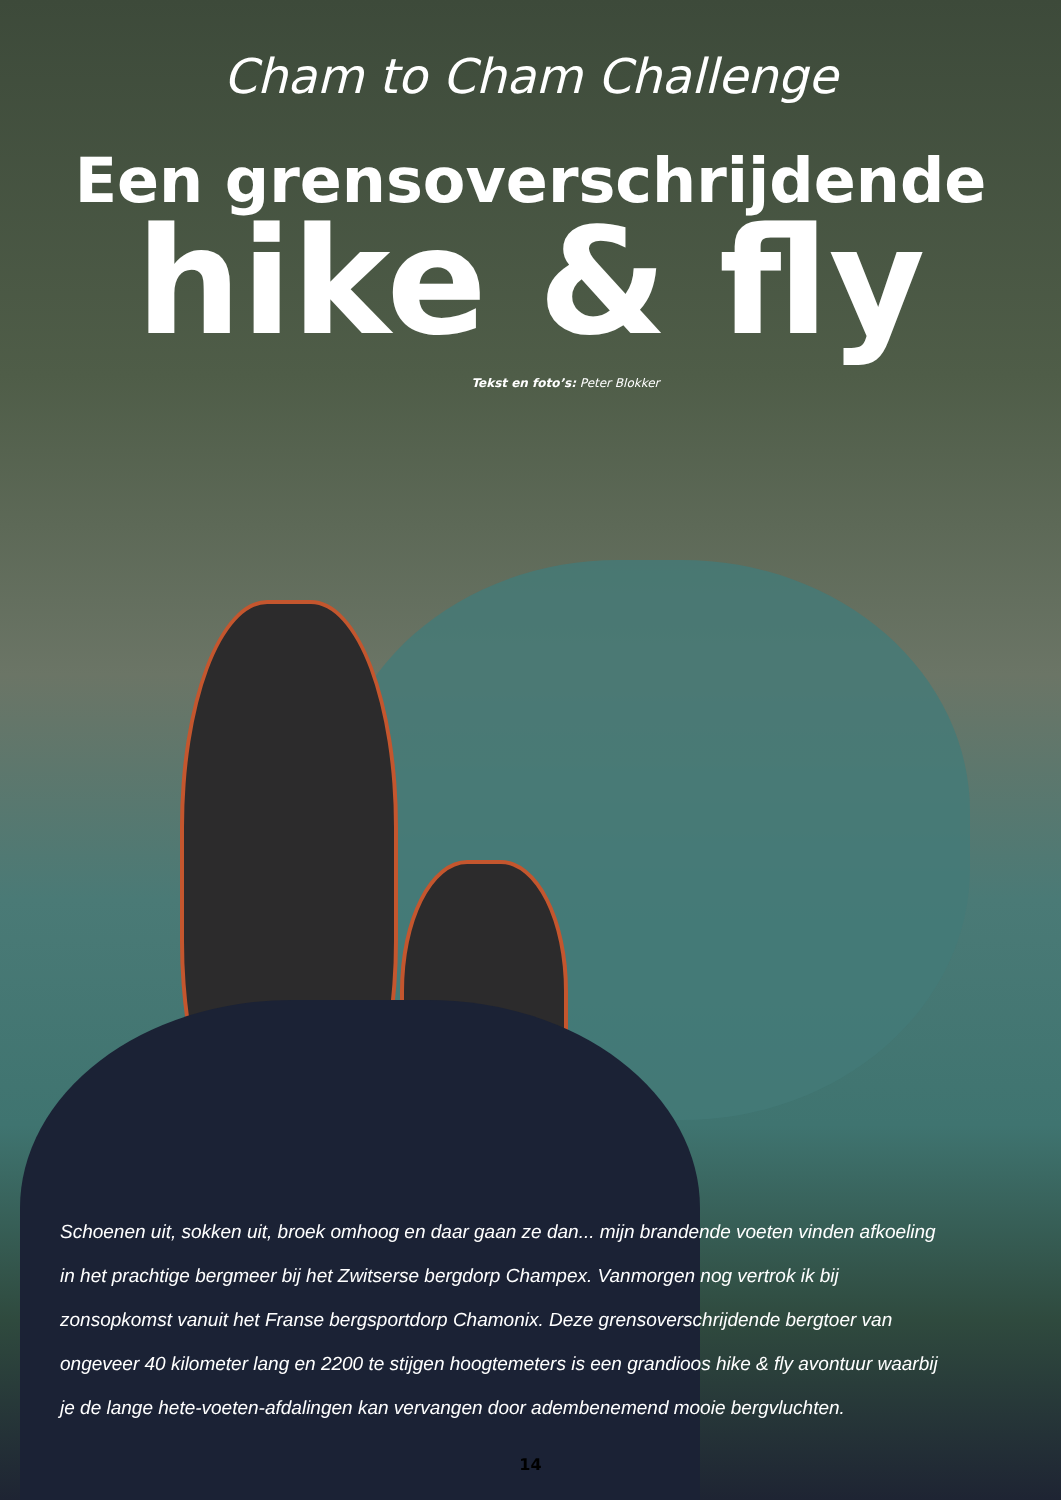Cham to Cham Challenge
Een grensoverschrijdende
hike & fly
Tekst en foto’s: Peter Blokker
Schoenen uit, sokken uit, broek omhoog en daar gaan ze dan... mijn brandende voeten vinden afkoeling in het prachtige bergmeer bij het Zwitserse bergdorp Champex. Vanmorgen nog vertrok ik bij zonsopkomst vanuit het Franse bergsportdorp Chamonix. Deze grensoverschrijdende bergtoer van ongeveer 40 kilometer lang en 2200 te stijgen hoogtemeters is een grandioos hike & fly avontuur waarbij je de lange hete-voeten-afdalingen kan vervangen door adembenemend mooie bergvluchten.
14